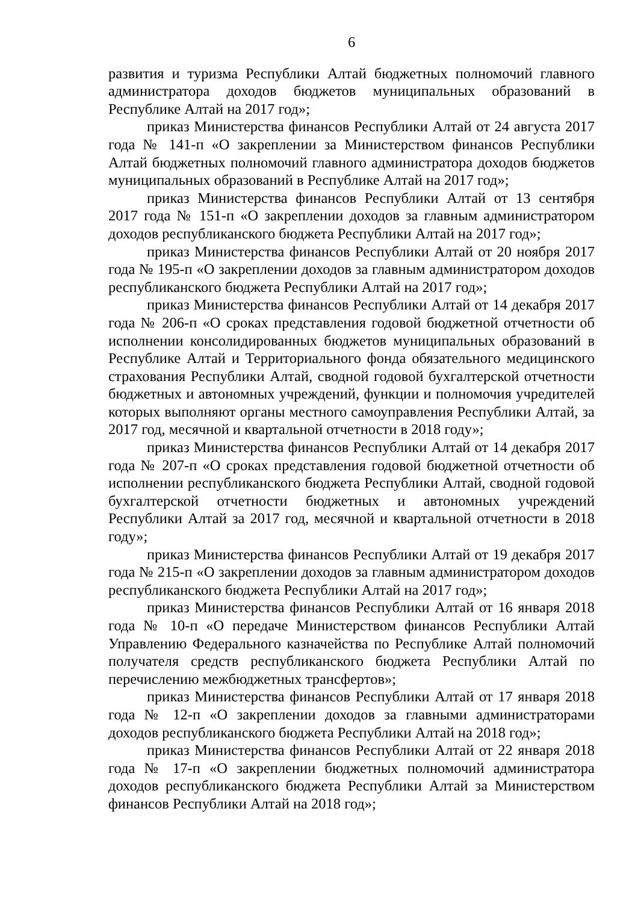6
развития и туризма Республики Алтай бюджетных полномочий главного администратора доходов бюджетов муниципальных образований в Республике Алтай на 2017 год»;
приказ Министерства финансов Республики Алтай от 24 августа 2017 года № 141-п «О закреплении за Министерством финансов Республики Алтай бюджетных полномочий главного администратора доходов бюджетов муниципальных образований в Республике Алтай на 2017 год»;
приказ Министерства финансов Республики Алтай от 13 сентября 2017 года № 151-п «О закреплении доходов за главным администратором доходов республиканского бюджета Республики Алтай на 2017 год»;
приказ Министерства финансов Республики Алтай от 20 ноября 2017 года № 195-п «О закреплении доходов за главным администратором доходов республиканского бюджета Республики Алтай на 2017 год»;
приказ Министерства финансов Республики Алтай от 14 декабря 2017 года № 206-п «О сроках представления годовой бюджетной отчетности об исполнении консолидированных бюджетов муниципальных образований в Республике Алтай и Территориального фонда обязательного медицинского страхования Республики Алтай, сводной годовой бухгалтерской отчетности бюджетных и автономных учреждений, функции и полномочия учредителей которых выполняют органы местного самоуправления Республики Алтай, за 2017 год, месячной и квартальной отчетности в 2018 году»;
приказ Министерства финансов Республики Алтай от 14 декабря 2017 года № 207-п «О сроках представления годовой бюджетной отчетности об исполнении республиканского бюджета Республики Алтай, сводной годовой бухгалтерской отчетности бюджетных и автономных учреждений Республики Алтай за 2017 год, месячной и квартальной отчетности в 2018 году»;
приказ Министерства финансов Республики Алтай от 19 декабря 2017 года № 215-п «О закреплении доходов за главным администратором доходов республиканского бюджета Республики Алтай на 2017 год»;
приказ Министерства финансов Республики Алтай от 16 января 2018 года № 10-п «О передаче Министерством финансов Республики Алтай Управлению Федерального казначейства по Республике Алтай полномочий получателя средств республиканского бюджета Республики Алтай по перечислению межбюджетных трансфертов»;
приказ Министерства финансов Республики Алтай от 17 января 2018 года № 12-п «О закреплении доходов за главными администраторами доходов республиканского бюджета Республики Алтай на 2018 год»;
приказ Министерства финансов Республики Алтай от 22 января 2018 года № 17-п «О закреплении бюджетных полномочий администратора доходов республиканского бюджета Республики Алтай за Министерством финансов Республики Алтай на 2018 год»;